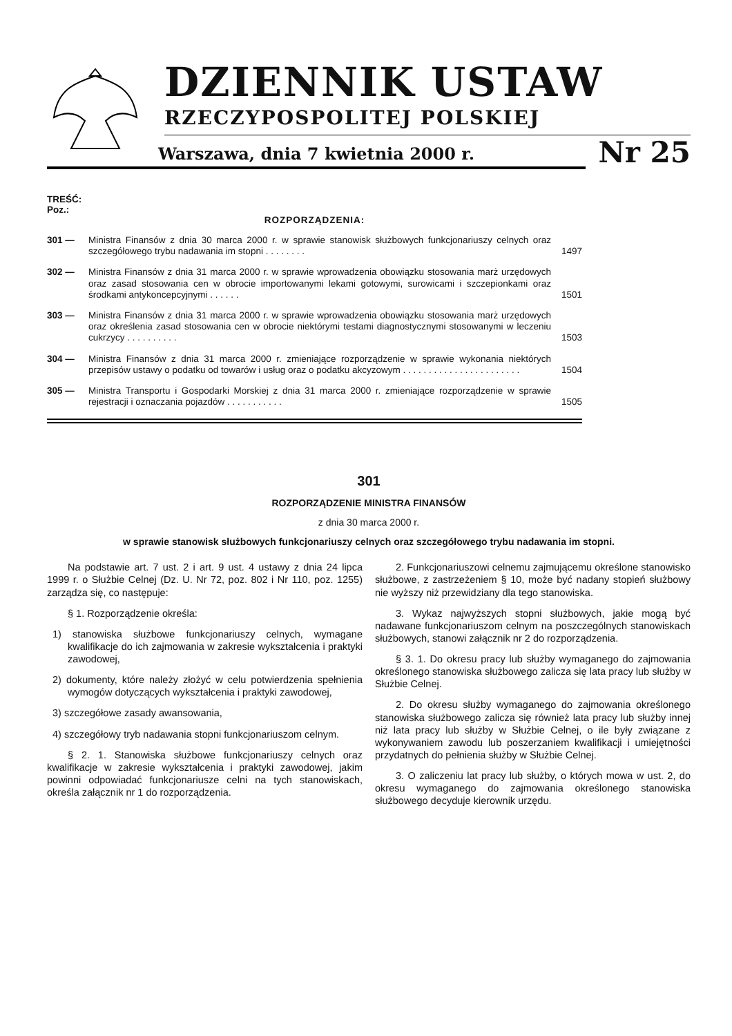DZIENNIK USTAW
RZECZYPOSPOLITEJ POLSKIEJ
Warszawa, dnia 7 kwietnia 2000 r.
Nr 25
TREŚĆ:
Poz.:
ROZPORZĄDZENIA:
301 — Ministra Finansów z dnia 30 marca 2000 r. w sprawie stanowisk służbowych funkcjonariuszy celnych oraz szczegółowego trybu nadawania im stopni . . . . . . . . 1497
302 — Ministra Finansów z dnia 31 marca 2000 r. w sprawie wprowadzenia obowiązku stosowania marż urzędowych oraz zasad stosowania cen w obrocie importowanymi lekami gotowymi, surowicami i szczepionkami oraz środkami antykoncepcyjnymi . . . . . . 1501
303 — Ministra Finansów z dnia 31 marca 2000 r. w sprawie wprowadzenia obowiązku stosowania marż urzędowych oraz określenia zasad stosowania cen w obrocie niektórymi testami diagnostycznymi stosowanymi w leczeniu cukrzycy . . . . . . . . . . 1503
304 — Ministra Finansów z dnia 31 marca 2000 r. zmieniające rozporządzenie w sprawie wykonania niektórych przepisów ustawy o podatku od towarów i usług oraz o podatku akcyzowym . . . . . . . . . . . . . . . . . . . . . . . 1504
305 — Ministra Transportu i Gospodarki Morskiej z dnia 31 marca 2000 r. zmieniające rozporządzenie w sprawie rejestracji i oznaczania pojazdów . . . . . . . . . . . 1505
301
ROZPORZĄDZENIE MINISTRA FINANSÓW
z dnia 30 marca 2000 r.
w sprawie stanowisk służbowych funkcjonariuszy celnych oraz szczegółowego trybu nadawania im stopni.
Na podstawie art. 7 ust. 2 i art. 9 ust. 4 ustawy z dnia 24 lipca 1999 r. o Służbie Celnej (Dz. U. Nr 72, poz. 802 i Nr 110, poz. 1255) zarządza się, co następuje:
§ 1. Rozporządzenie określa:
1) stanowiska służbowe funkcjonariuszy celnych, wymagane kwalifikacje do ich zajmowania w zakresie wykształcenia i praktyki zawodowej,
2) dokumenty, które należy złożyć w celu potwierdzenia spełnienia wymogów dotyczących wykształcenia i praktyki zawodowej,
3) szczegółowe zasady awansowania,
4) szczegółowy tryb nadawania stopni funkcjonariuszom celnym.
§ 2. 1. Stanowiska służbowe funkcjonariuszy celnych oraz kwalifikacje w zakresie wykształcenia i praktyki zawodowej, jakim powinni odpowiadać funkcjonariusze celni na tych stanowiskach, określa załącznik nr 1 do rozporządzenia.
2. Funkcjonariuszowi celnemu zajmującemu określone stanowisko służbowe, z zastrzeżeniem § 10, może być nadany stopień służbowy nie wyższy niż przewidziany dla tego stanowiska.
3. Wykaz najwyższych stopni służbowych, jakie mogą być nadawane funkcjonariuszom celnym na poszczególnych stanowiskach służbowych, stanowi załącznik nr 2 do rozporządzenia.
§ 3. 1. Do okresu pracy lub służby wymaganego do zajmowania określonego stanowiska służbowego zalicza się lata pracy lub służby w Służbie Celnej.
2. Do okresu służby wymaganego do zajmowania określonego stanowiska służbowego zalicza się również lata pracy lub służby innej niż lata pracy lub służby w Służbie Celnej, o ile były związane z wykonywaniem zawodu lub poszerzaniem kwalifikacji i umiejętności przydatnych do pełnienia służby w Służbie Celnej.
3. O zaliczeniu lat pracy lub służby, o których mowa w ust. 2, do okresu wymaganego do zajmowania określonego stanowiska służbowego decyduje kierownik urzędu.